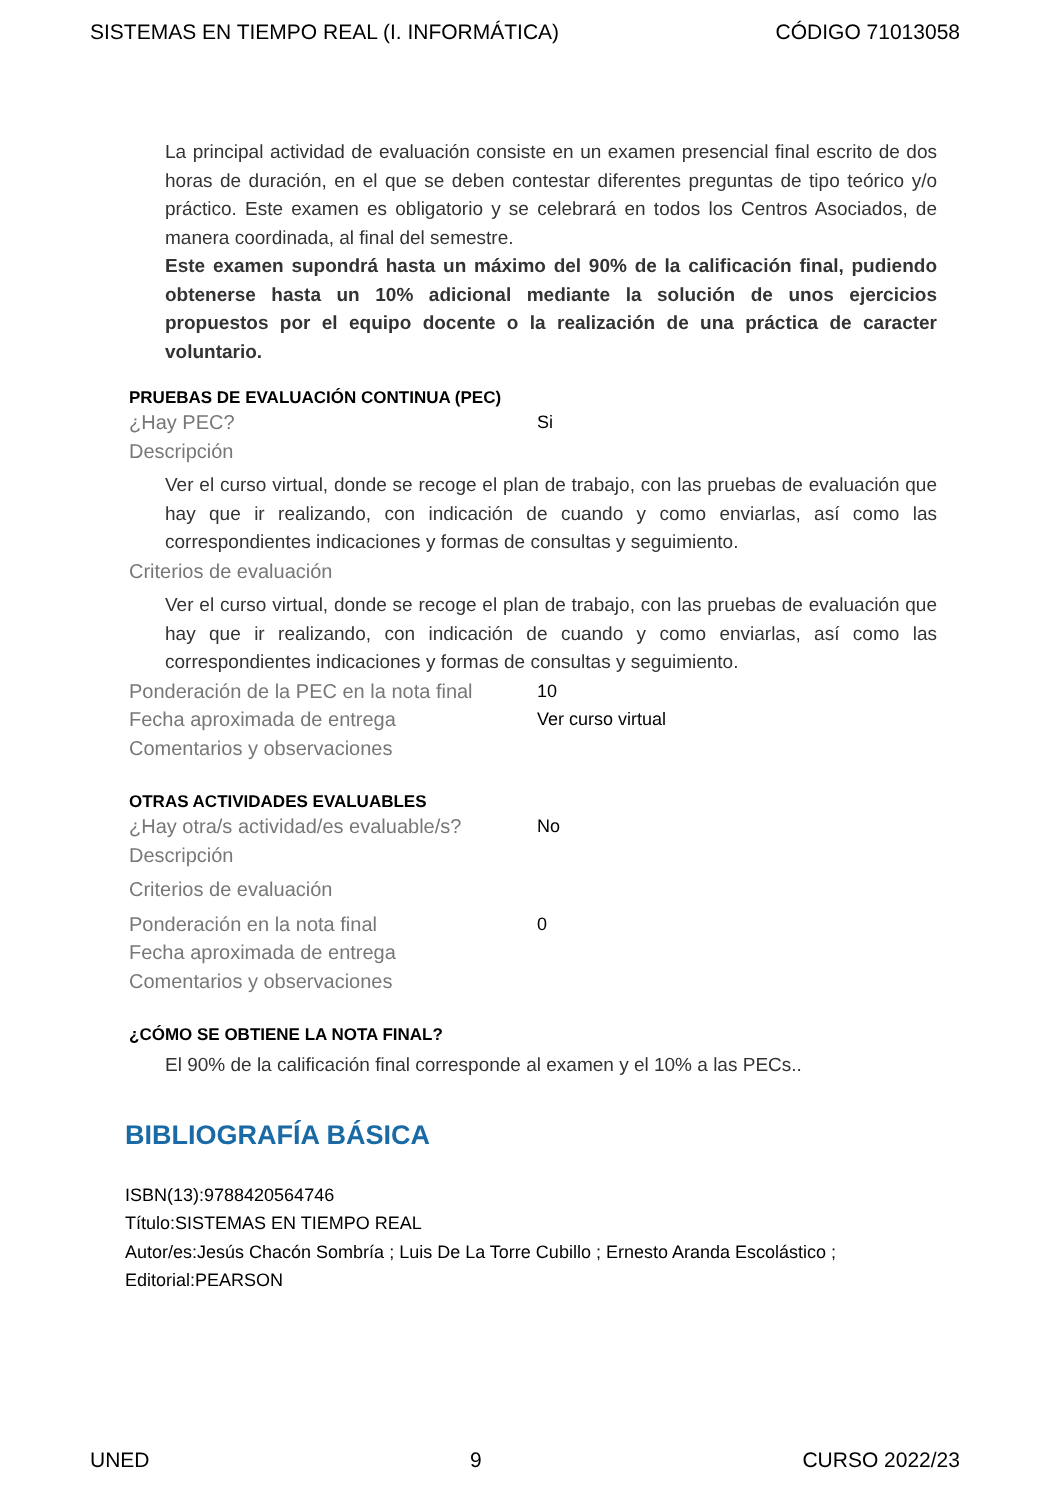SISTEMAS EN TIEMPO REAL (I. INFORMÁTICA) CÓDIGO 71013058
La principal actividad de evaluación consiste en un examen presencial final escrito de dos horas de duración, en el que se deben contestar diferentes preguntas de tipo teórico y/o práctico. Este examen es obligatorio y se celebrará en todos los Centros Asociados, de manera coordinada, al final del semestre.
Este examen supondrá hasta un máximo del 90% de la calificación final, pudiendo obtenerse hasta un 10% adicional mediante la solución de unos ejercicios propuestos por el equipo docente o la realización de una práctica de caracter voluntario.
PRUEBAS DE EVALUACIÓN CONTINUA (PEC)
¿Hay PEC? Si
Descripción
Ver el curso virtual, donde se recoge el plan de trabajo, con las pruebas de evaluación que hay que ir realizando, con indicación de cuando y como enviarlas, así como las correspondientes indicaciones y formas de consultas y seguimiento.
Criterios de evaluación
Ver el curso virtual, donde se recoge el plan de trabajo, con las pruebas de evaluación que hay que ir realizando, con indicación de cuando y como enviarlas, así como las correspondientes indicaciones y formas de consultas y seguimiento.
Ponderación de la PEC en la nota final 10
Fecha aproximada de entrega Ver curso virtual
Comentarios y observaciones
OTRAS ACTIVIDADES EVALUABLES
¿Hay otra/s actividad/es evaluable/s? No
Descripción
Criterios de evaluación
Ponderación en la nota final 0
Fecha aproximada de entrega
Comentarios y observaciones
¿CÓMO SE OBTIENE LA NOTA FINAL?
El 90% de la calificación final corresponde al examen y el 10% a las PECs..
BIBLIOGRAFÍA BÁSICA
ISBN(13):9788420564746
Título:SISTEMAS EN TIEMPO REAL
Autor/es:Jesús Chacón Sombría ; Luis De La Torre Cubillo ; Ernesto Aranda Escolástico ;
Editorial:PEARSON
UNED 9 CURSO 2022/23